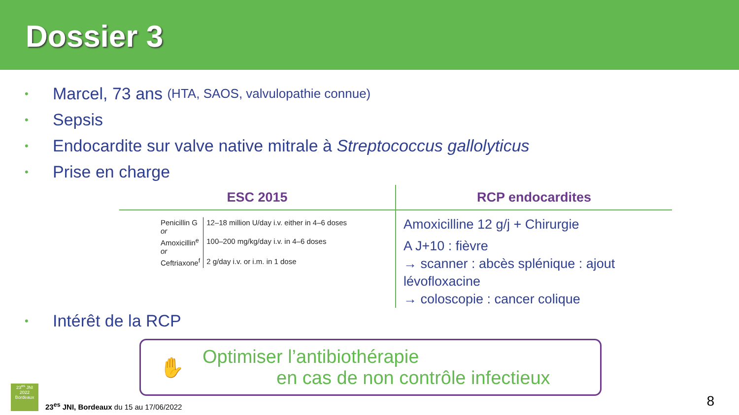Dossier 3
• Marcel, 73 ans (HTA, SAOS, valvulopathie connue)
• Sepsis
• Endocardite sur valve native mitrale à Streptococcus gallolyticus
• Prise en charge
ESC 2015
| Penicillin G or | 12–18 million U/day i.v. either in 4–6 doses |
| Amoxicillin<sup>e</sup> or | 100–200 mg/kg/day i.v. in 4–6 doses |
| Ceftriaxone<sup>f</sup> | 2 g/day i.v. or i.m. in 1 dose |
RCP endocardites
Amoxicilline 12 g/j + Chirurgie
A J+10 : fièvre
→ scanner : abcès splénique : ajout lévofloxacine
→ coloscopie : cancer colique
• Intérêt de la RCP
✋
Optimiser l’antibiothérapie
en cas de non contrôle infectieux
23<sup>es</sup> JNI
2022
Bordeaux
23<sup>es</sup> JNI, Bordeaux du 15 au 17/06/2022
8